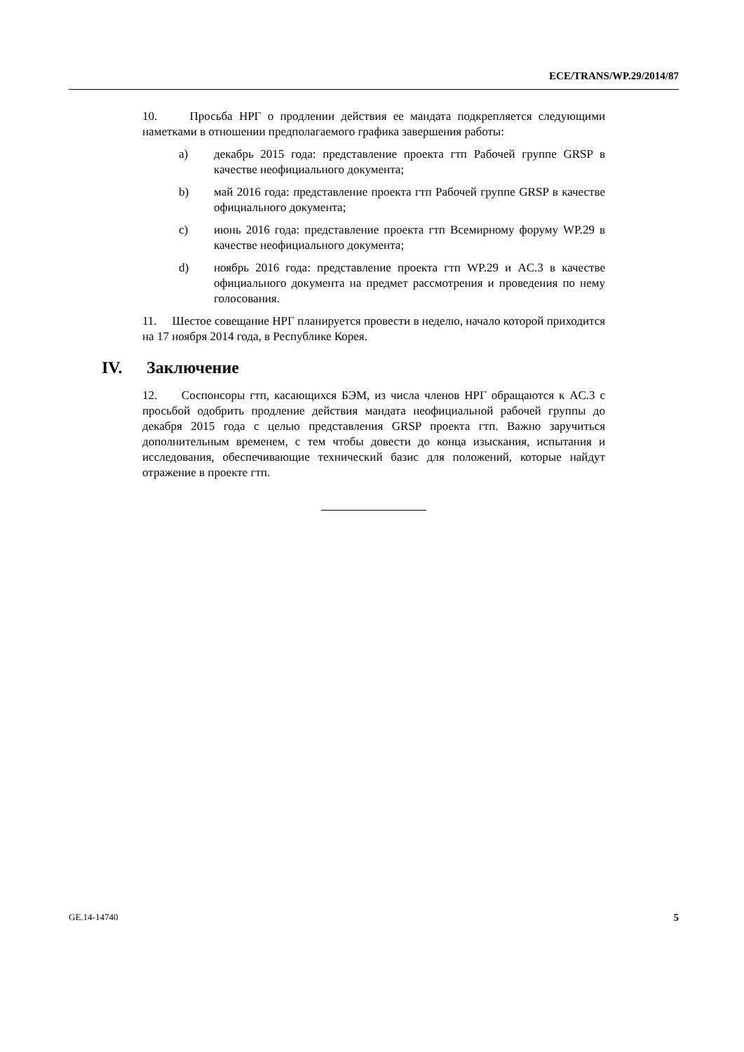ECE/TRANS/WP.29/2014/87
10. Просьба НРГ о продлении действия ее мандата подкрепляется следующими наметками в отношении предполагаемого графика завершения работы:
a) декабрь 2015 года: представление проекта гтп Рабочей группе GRSP в качестве неофициального документа;
b) май 2016 года: представление проекта гтп Рабочей группе GRSP в качестве официального документа;
c) июнь 2016 года: представление проекта гтп Всемирному форуму WP.29 в качестве неофициального документа;
d) ноябрь 2016 года: представление проекта гтп WP.29 и AC.3 в качестве официального документа на предмет рассмотрения и проведения по нему голосования.
11. Шестое совещание НРГ планируется провести в неделю, начало которой приходится на 17 ноября 2014 года, в Республике Корея.
IV. Заключение
12. Соспонсоры гтп, касающихся БЭМ, из числа членов НРГ обращаются к AC.3 с просьбой одобрить продление действия мандата неофициальной рабочей группы до декабря 2015 года с целью представления GRSP проекта гтп. Важно заручиться дополнительным временем, с тем чтобы довести до конца изыскания, испытания и исследования, обеспечивающие технический базис для положений, которые найдут отражение в проекте гтп.
GE.14-14740 5